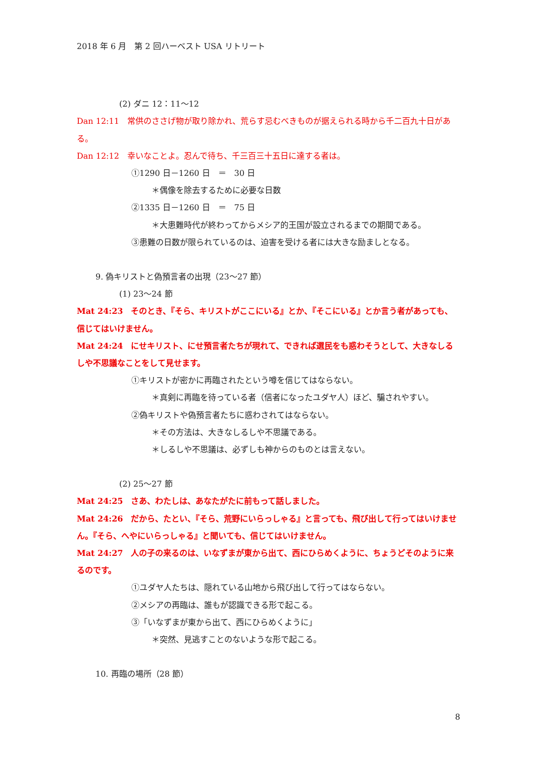2018 年 6 月　第 2 回ハーベスト USA リトリート
(2) ダニ 12：11～12
Dan 12:11　常供のささげ物が取り除かれ、荒らす忌むべきものが据えられる時から千二百九十日がある。
Dan 12:12　幸いなことよ。忍んで待ち、千三百三十五日に達する者は。
①1290 日－1260 日　＝　30 日
＊偶像を除去するために必要な日数
②1335 日－1260 日　＝　75 日
＊大患難時代が終わってからメシア的王国が設立されるまでの期間である。
③患難の日数が限られているのは、迫害を受ける者には大きな励ましとなる。
9. 偽キリストと偽預言者の出現（23～27 節）
(1) 23～24 節
Mat 24:23　そのとき、『そら、キリストがここにいる』とか、『そこにいる』とか言う者があっても、信じてはいけません。
Mat 24:24　にせキリスト、にせ預言者たちが現れて、できれば選民をも惑わそうとして、大きなしるしや不思議なことをして見せます。
①キリストが密かに再臨されたという噂を信じてはならない。
＊真剣に再臨を待っている者（信者になったユダヤ人）ほど、騙されやすい。
②偽キリストや偽預言者たちに惑わされてはならない。
＊その方法は、大きなしるしや不思議である。
＊しるしや不思議は、必ずしも神からのものとは言えない。
(2) 25～27 節
Mat 24:25　さあ、わたしは、あなたがたに前もって話しました。
Mat 24:26　だから、たとい、『そら、荒野にいらっしゃる』と言っても、飛び出して行ってはいけません。『そら、へやにいらっしゃる』と聞いても、信じてはいけません。
Mat 24:27　人の子の来るのは、いなずまが東から出て、西にひらめくように、ちょうどそのように来るのです。
①ユダヤ人たちは、隠れている山地から飛び出して行ってはならない。
②メシアの再臨は、誰もが認識できる形で起こる。
③「いなずまが東から出て、西にひらめくように」
＊突然、見逃すことのないような形で起こる。
10. 再臨の場所（28 節）
8